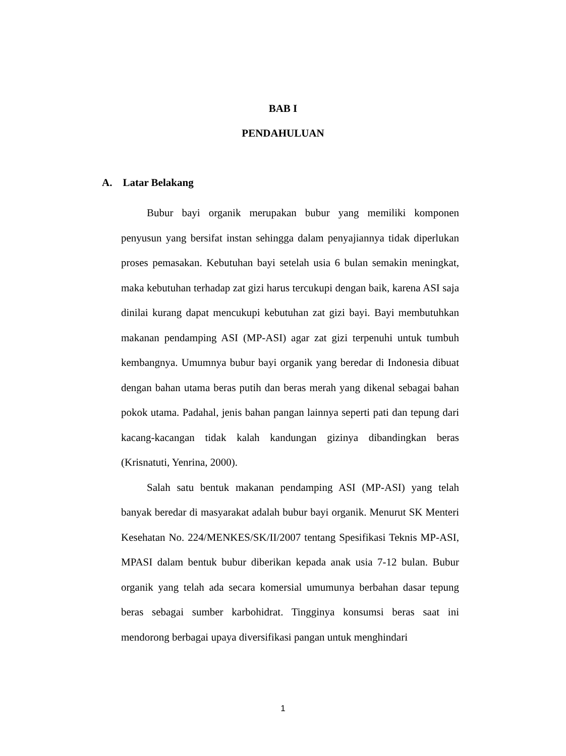BAB I
PENDAHULUAN
A. Latar Belakang
Bubur bayi organik merupakan bubur yang memiliki komponen penyusun yang bersifat instan sehingga dalam penyajiannya tidak diperlukan proses pemasakan. Kebutuhan bayi setelah usia 6 bulan semakin meningkat, maka kebutuhan terhadap zat gizi harus tercukupi dengan baik, karena ASI saja dinilai kurang dapat mencukupi kebutuhan zat gizi bayi. Bayi membutuhkan makanan pendamping ASI (MP-ASI) agar zat gizi terpenuhi untuk tumbuh kembangnya. Umumnya bubur bayi organik yang beredar di Indonesia dibuat dengan bahan utama beras putih dan beras merah yang dikenal sebagai bahan pokok utama. Padahal, jenis bahan pangan lainnya seperti pati dan tepung dari kacang-kacangan tidak kalah kandungan gizinya dibandingkan beras (Krisnatuti, Yenrina, 2000).
Salah satu bentuk makanan pendamping ASI (MP-ASI) yang telah banyak beredar di masyarakat adalah bubur bayi organik. Menurut SK Menteri Kesehatan No. 224/MENKES/SK/II/2007 tentang Spesifikasi Teknis MP-ASI, MPASI dalam bentuk bubur diberikan kepada anak usia 7-12 bulan. Bubur organik yang telah ada secara komersial umumunya berbahan dasar tepung beras sebagai sumber karbohidrat. Tingginya konsumsi beras saat ini mendorong berbagai upaya diversifikasi pangan untuk menghindari
1